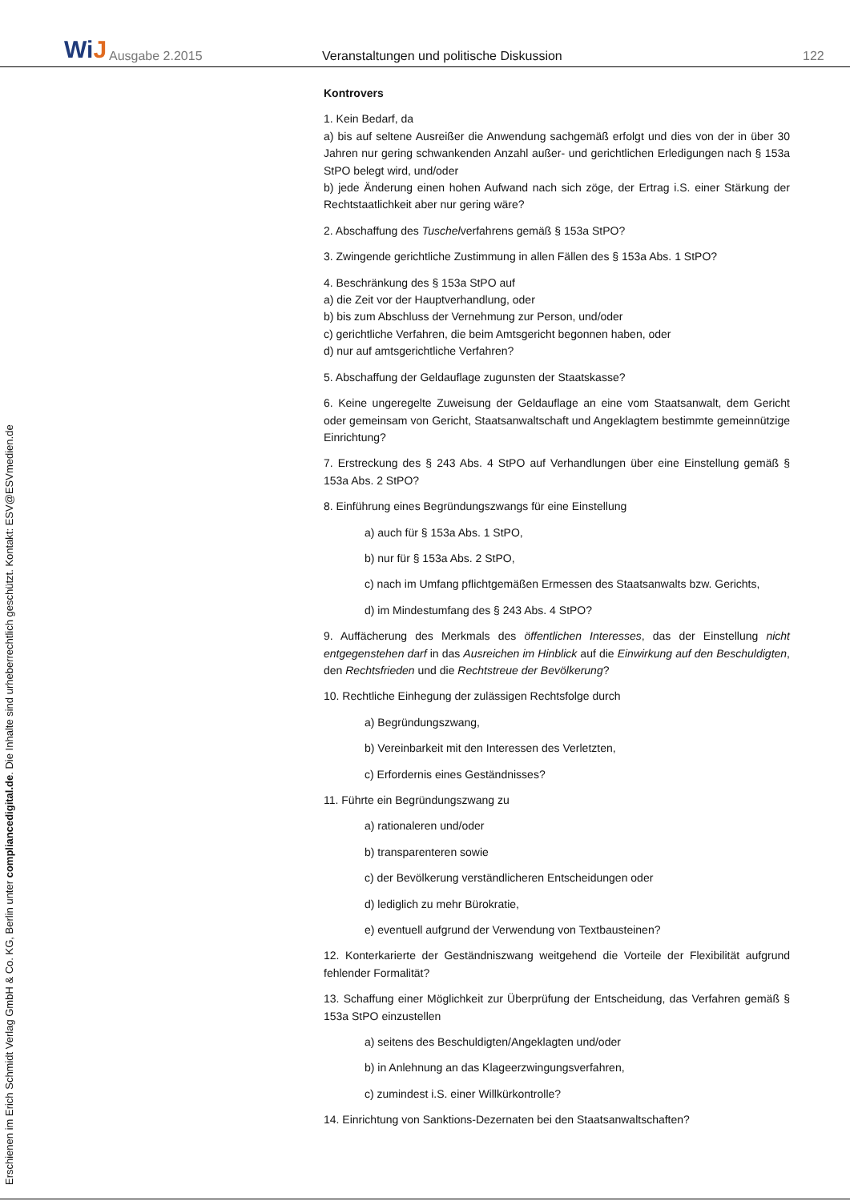WiJ
Ausgabe 2.2015
Veranstaltungen und politische Diskussion
122
Erschienen im Erich Schmidt Verlag GmbH & Co. KG, Berlin unter compliancedigital.de. Die Inhalte sind urheberrechtlich geschützt. Kontakt: ESV@ESVmedien.de
Kontrovers
1. Kein Bedarf, da
a) bis auf seltene Ausreißer die Anwendung sachgemäß erfolgt und dies von der in über 30 Jahren nur gering schwankenden Anzahl außer- und gerichtlichen Erledigungen nach § 153a StPO belegt wird, und/oder
b) jede Änderung einen hohen Aufwand nach sich zöge, der Ertrag i.S. einer Stärkung der Rechtstaatlichkeit aber nur gering wäre?
2. Abschaffung des Tuschelverfahrens gemäß § 153a StPO?
3. Zwingende gerichtliche Zustimmung in allen Fällen des § 153a Abs. 1 StPO?
4. Beschränkung des § 153a StPO auf
a) die Zeit vor der Hauptverhandlung, oder
b) bis zum Abschluss der Vernehmung zur Person, und/oder
c) gerichtliche Verfahren, die beim Amtsgericht begonnen haben, oder
d) nur auf amtsgerichtliche Verfahren?
5. Abschaffung der Geldauflage zugunsten der Staatskasse?
6. Keine ungeregelte Zuweisung der Geldauflage an eine vom Staatsanwalt, dem Gericht oder gemeinsam von Gericht, Staatsanwaltschaft und Angeklagtem bestimmte gemeinnützige Einrichtung?
7. Erstreckung des § 243 Abs. 4 StPO auf Verhandlungen über eine Einstellung gemäß § 153a Abs. 2 StPO?
8. Einführung eines Begründungszwangs für eine Einstellung
a) auch für § 153a Abs. 1 StPO,
b) nur für § 153a Abs. 2 StPO,
c) nach im Umfang pflichtgemäßen Ermessen des Staatsanwalts bzw. Gerichts,
d) im Mindestumfang des § 243 Abs. 4 StPO?
9. Auffächerung des Merkmals des öffentlichen Interesses, das der Einstellung nicht entgegenstehen darf in das Ausreichen im Hinblick auf die Einwirkung auf den Beschuldigten, den Rechtsfrieden und die Rechtstreue der Bevölkerung?
10. Rechtliche Einhegung der zulässigen Rechtsfolge durch
a) Begründungszwang,
b) Vereinbarkeit mit den Interessen des Verletzten,
c) Erfordernis eines Geständnisses?
11. Führte ein Begründungszwang zu
a) rationaleren und/oder
b) transparenteren sowie
c) der Bevölkerung verständlicheren Entscheidungen oder
d) lediglich zu mehr Bürokratie,
e) eventuell aufgrund der Verwendung von Textbausteinen?
12. Konterkarierte der Geständniszwang weitgehend die Vorteile der Flexibilität aufgrund fehlender Formalität?
13. Schaffung einer Möglichkeit zur Überprüfung der Entscheidung, das Verfahren gemäß § 153a StPO einzustellen
a) seitens des Beschuldigten/Angeklagten und/oder
b) in Anlehnung an das Klageerzwingungsverfahren,
c) zumindest i.S. einer Willkürkontrolle?
14. Einrichtung von Sanktions-Dezernaten bei den Staatsanwaltschaften?